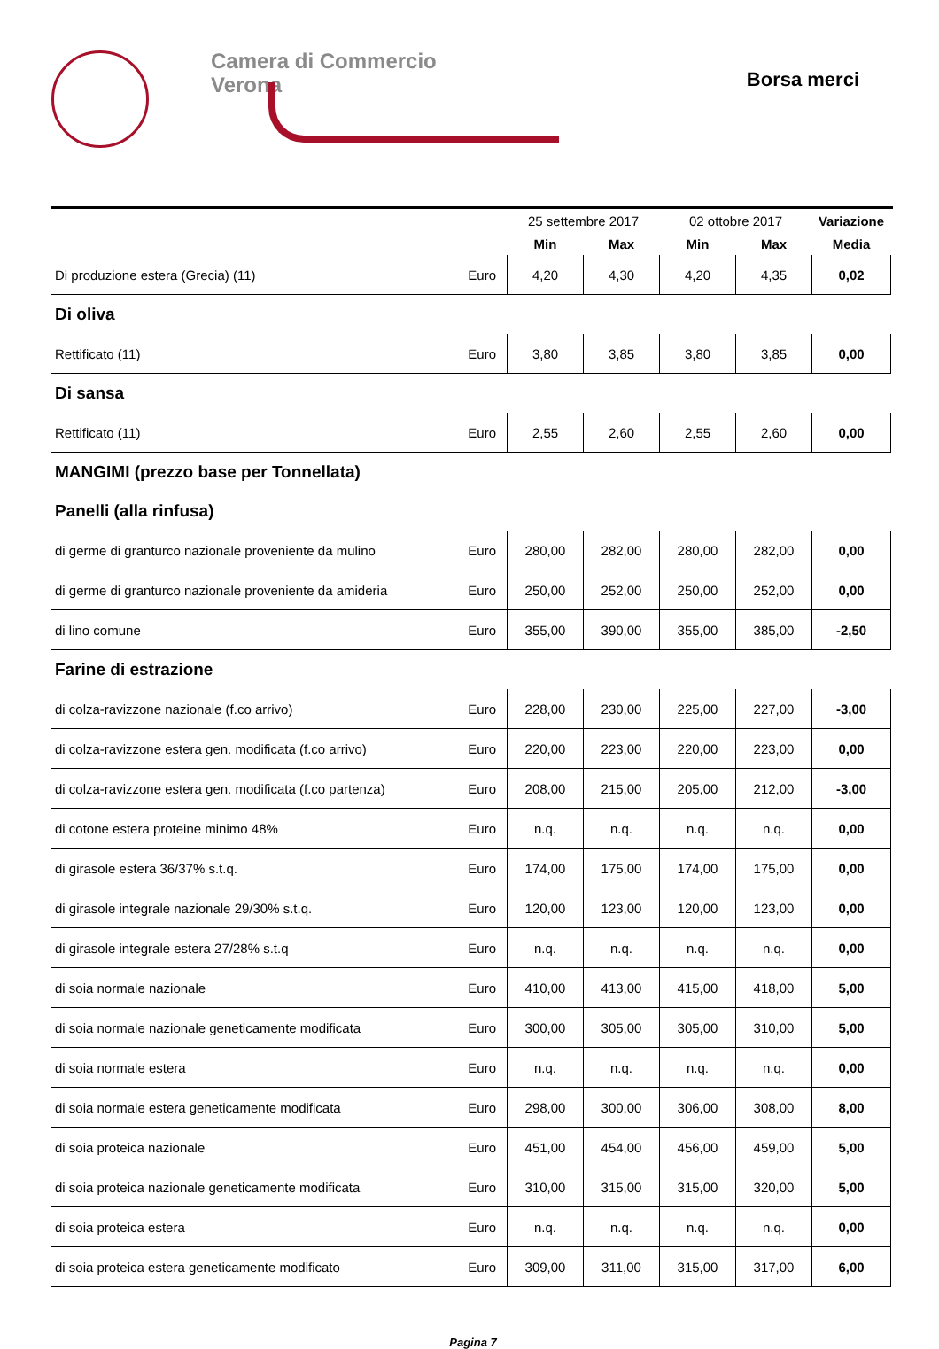Camera di Commercio
Verona
Borsa merci
| | | 25 settembre 2017 | | 02 ottobre 2017 | | Variazione |
| --- | --- | --- | --- | --- | --- | --- |
| | | Min | Max | Min | Max | Media |
| Di produzione estera (Grecia) (11) | Euro | 4,20 | 4,30 | 4,20 | 4,35 | 0,02 |
| Di oliva | | | | | | |
| Rettificato (11) | Euro | 3,80 | 3,85 | 3,80 | 3,85 | 0,00 |
| Di sansa | | | | | | |
| Rettificato (11) | Euro | 2,55 | 2,60 | 2,55 | 2,60 | 0,00 |
| MANGIMI (prezzo base per Tonnellata) | | | | | | |
| Panelli (alla rinfusa) | | | | | | |
| di germe di granturco nazionale proveniente da mulino | Euro | 280,00 | 282,00 | 280,00 | 282,00 | 0,00 |
| di germe di granturco nazionale proveniente da amideria | Euro | 250,00 | 252,00 | 250,00 | 252,00 | 0,00 |
| di lino comune | Euro | 355,00 | 390,00 | 355,00 | 385,00 | -2,50 |
| Farine di estrazione | | | | | | |
| di colza-ravizzone nazionale (f.co arrivo) | Euro | 228,00 | 230,00 | 225,00 | 227,00 | -3,00 |
| di colza-ravizzone estera gen. modificata (f.co arrivo) | Euro | 220,00 | 223,00 | 220,00 | 223,00 | 0,00 |
| di colza-ravizzone estera gen. modificata (f.co partenza) | Euro | 208,00 | 215,00 | 205,00 | 212,00 | -3,00 |
| di cotone estera proteine minimo 48% | Euro | n.q. | n.q. | n.q. | n.q. | 0,00 |
| di girasole estera 36/37% s.t.q. | Euro | 174,00 | 175,00 | 174,00 | 175,00 | 0,00 |
| di girasole integrale nazionale 29/30% s.t.q. | Euro | 120,00 | 123,00 | 120,00 | 123,00 | 0,00 |
| di girasole integrale estera 27/28% s.t.q | Euro | n.q. | n.q. | n.q. | n.q. | 0,00 |
| di soia normale nazionale | Euro | 410,00 | 413,00 | 415,00 | 418,00 | 5,00 |
| di soia normale nazionale geneticamente modificata | Euro | 300,00 | 305,00 | 305,00 | 310,00 | 5,00 |
| di soia normale estera | Euro | n.q. | n.q. | n.q. | n.q. | 0,00 |
| di soia normale estera geneticamente modificata | Euro | 298,00 | 300,00 | 306,00 | 308,00 | 8,00 |
| di soia proteica nazionale | Euro | 451,00 | 454,00 | 456,00 | 459,00 | 5,00 |
| di soia proteica nazionale geneticamente modificata | Euro | 310,00 | 315,00 | 315,00 | 320,00 | 5,00 |
| di soia proteica estera | Euro | n.q. | n.q. | n.q. | n.q. | 0,00 |
| di soia proteica estera geneticamente modificato | Euro | 309,00 | 311,00 | 315,00 | 317,00 | 6,00 |
Pagina 7